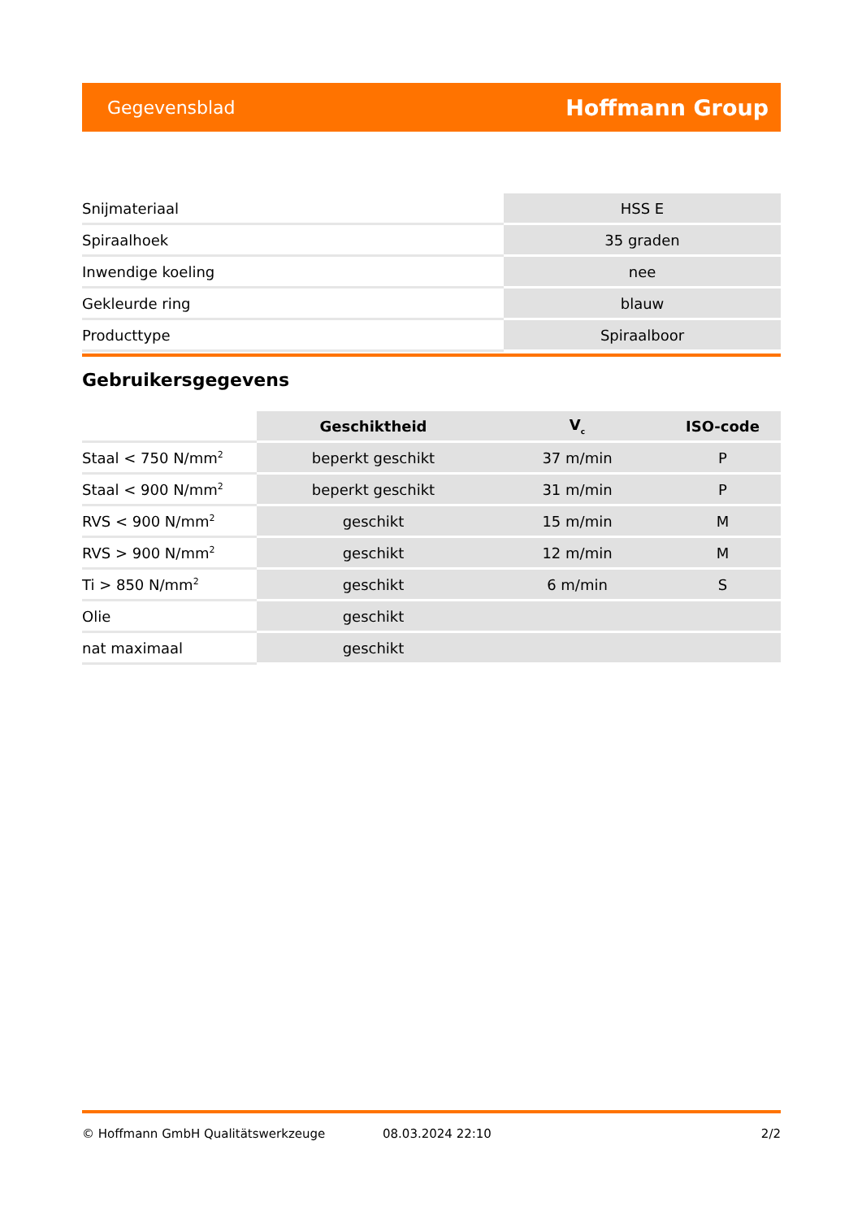Gegevensblad Hoffmann Group
| Snijmateriaal | HSS E |
| Spiraalhoek | 35 graden |
| Inwendige koeling | nee |
| Gekleurde ring | blauw |
| Producttype | Spiraalboor |
Gebruikersgegevens
| | Geschiktheid | V<sub>c</sub> | ISO-code |
| --- | --- | --- | --- |
| Staal < 750 N/mm<sup>2</sup> | beperkt geschikt | 37 m/min | P |
| Staal < 900 N/mm<sup>2</sup> | beperkt geschikt | 31 m/min | P |
| RVS < 900 N/mm<sup>2</sup> | geschikt | 15 m/min | M |
| RVS > 900 N/mm<sup>2</sup> | geschikt | 12 m/min | M |
| Ti > 850 N/mm<sup>2</sup> | geschikt | 6 m/min | S |
| Olie | geschikt | | |
| nat maximaal | geschikt | | |
© Hoffmann GmbH Qualitätswerkzeuge 08.03.2024 22:10 2/2